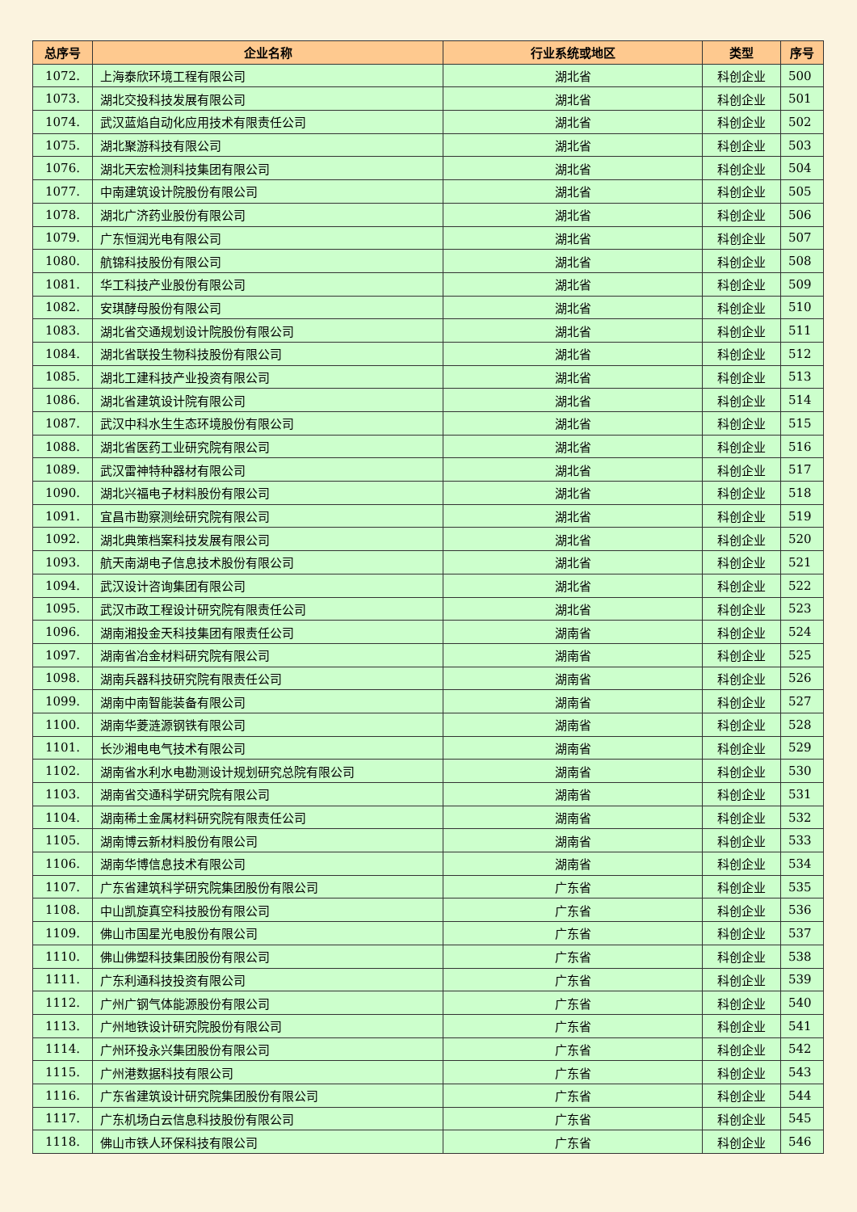| 总序号 | 企业名称 | 行业系统或地区 | 类型 | 序号 |
| --- | --- | --- | --- | --- |
| 1072. | 上海泰欣环境工程有限公司 | 湖北省 | 科创企业 | 500 |
| 1073. | 湖北交投科技发展有限公司 | 湖北省 | 科创企业 | 501 |
| 1074. | 武汉蓝焰自动化应用技术有限责任公司 | 湖北省 | 科创企业 | 502 |
| 1075. | 湖北聚游科技有限公司 | 湖北省 | 科创企业 | 503 |
| 1076. | 湖北天宏检测科技集团有限公司 | 湖北省 | 科创企业 | 504 |
| 1077. | 中南建筑设计院股份有限公司 | 湖北省 | 科创企业 | 505 |
| 1078. | 湖北广济药业股份有限公司 | 湖北省 | 科创企业 | 506 |
| 1079. | 广东恒润光电有限公司 | 湖北省 | 科创企业 | 507 |
| 1080. | 航锦科技股份有限公司 | 湖北省 | 科创企业 | 508 |
| 1081. | 华工科技产业股份有限公司 | 湖北省 | 科创企业 | 509 |
| 1082. | 安琪酵母股份有限公司 | 湖北省 | 科创企业 | 510 |
| 1083. | 湖北省交通规划设计院股份有限公司 | 湖北省 | 科创企业 | 511 |
| 1084. | 湖北省联投生物科技股份有限公司 | 湖北省 | 科创企业 | 512 |
| 1085. | 湖北工建科技产业投资有限公司 | 湖北省 | 科创企业 | 513 |
| 1086. | 湖北省建筑设计院有限公司 | 湖北省 | 科创企业 | 514 |
| 1087. | 武汉中科水生生态环境股份有限公司 | 湖北省 | 科创企业 | 515 |
| 1088. | 湖北省医药工业研究院有限公司 | 湖北省 | 科创企业 | 516 |
| 1089. | 武汉雷神特种器材有限公司 | 湖北省 | 科创企业 | 517 |
| 1090. | 湖北兴福电子材料股份有限公司 | 湖北省 | 科创企业 | 518 |
| 1091. | 宜昌市勘察测绘研究院有限公司 | 湖北省 | 科创企业 | 519 |
| 1092. | 湖北典策档案科技发展有限公司 | 湖北省 | 科创企业 | 520 |
| 1093. | 航天南湖电子信息技术股份有限公司 | 湖北省 | 科创企业 | 521 |
| 1094. | 武汉设计咨询集团有限公司 | 湖北省 | 科创企业 | 522 |
| 1095. | 武汉市政工程设计研究院有限责任公司 | 湖北省 | 科创企业 | 523 |
| 1096. | 湖南湘投金天科技集团有限责任公司 | 湖南省 | 科创企业 | 524 |
| 1097. | 湖南省冶金材料研究院有限公司 | 湖南省 | 科创企业 | 525 |
| 1098. | 湖南兵器科技研究院有限责任公司 | 湖南省 | 科创企业 | 526 |
| 1099. | 湖南中南智能装备有限公司 | 湖南省 | 科创企业 | 527 |
| 1100. | 湖南华菱涟源钢铁有限公司 | 湖南省 | 科创企业 | 528 |
| 1101. | 长沙湘电电气技术有限公司 | 湖南省 | 科创企业 | 529 |
| 1102. | 湖南省水利水电勘测设计规划研究总院有限公司 | 湖南省 | 科创企业 | 530 |
| 1103. | 湖南省交通科学研究院有限公司 | 湖南省 | 科创企业 | 531 |
| 1104. | 湖南稀土金属材料研究院有限责任公司 | 湖南省 | 科创企业 | 532 |
| 1105. | 湖南博云新材料股份有限公司 | 湖南省 | 科创企业 | 533 |
| 1106. | 湖南华博信息技术有限公司 | 湖南省 | 科创企业 | 534 |
| 1107. | 广东省建筑科学研究院集团股份有限公司 | 广东省 | 科创企业 | 535 |
| 1108. | 中山凯旋真空科技股份有限公司 | 广东省 | 科创企业 | 536 |
| 1109. | 佛山市国星光电股份有限公司 | 广东省 | 科创企业 | 537 |
| 1110. | 佛山佛塑科技集团股份有限公司 | 广东省 | 科创企业 | 538 |
| 1111. | 广东利通科技投资有限公司 | 广东省 | 科创企业 | 539 |
| 1112. | 广州广钢气体能源股份有限公司 | 广东省 | 科创企业 | 540 |
| 1113. | 广州地铁设计研究院股份有限公司 | 广东省 | 科创企业 | 541 |
| 1114. | 广州环投永兴集团股份有限公司 | 广东省 | 科创企业 | 542 |
| 1115. | 广州港数据科技有限公司 | 广东省 | 科创企业 | 543 |
| 1116. | 广东省建筑设计研究院集团股份有限公司 | 广东省 | 科创企业 | 544 |
| 1117. | 广东机场白云信息科技股份有限公司 | 广东省 | 科创企业 | 545 |
| 1118. | 佛山市铁人环保科技有限公司 | 广东省 | 科创企业 | 546 |